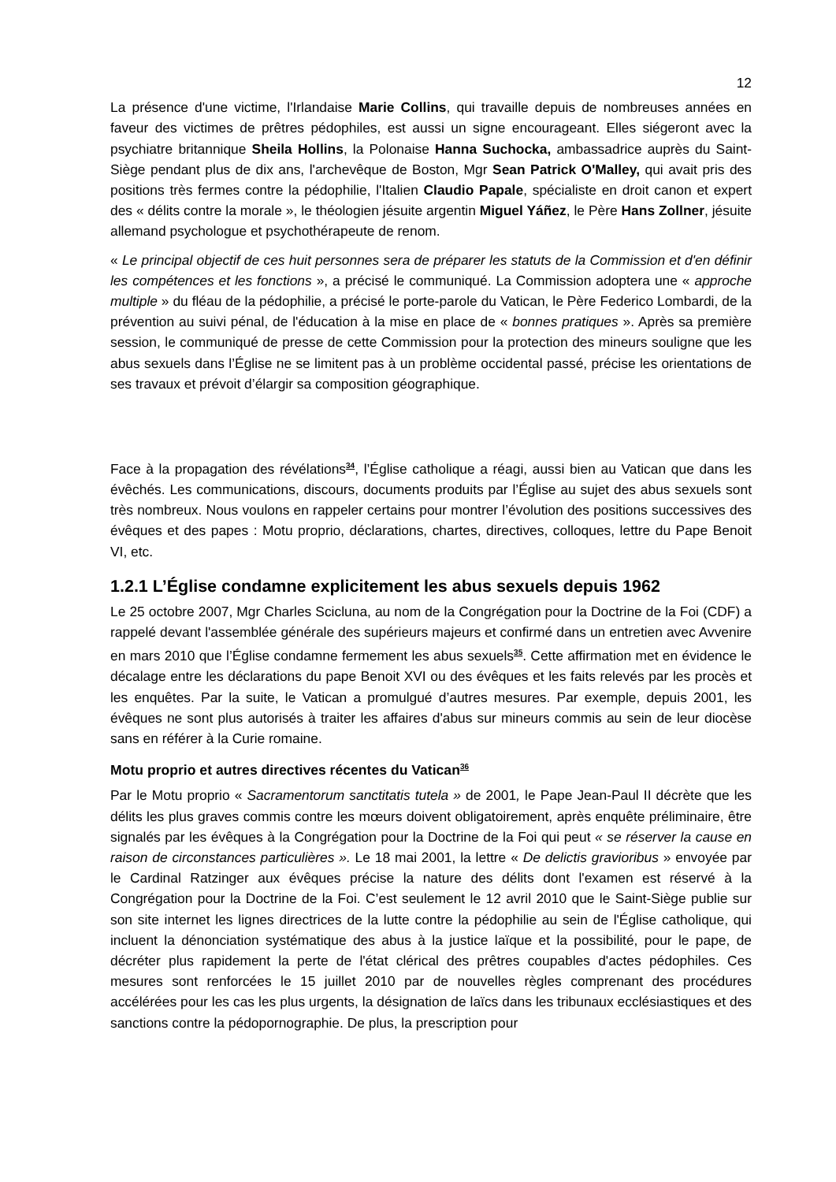12
La présence d'une victime, l'Irlandaise Marie Collins, qui travaille depuis de nombreuses années en faveur des victimes de prêtres pédophiles, est aussi un signe encourageant. Elles siégeront avec la psychiatre britannique Sheila Hollins, la Polonaise Hanna Suchocka, ambassadrice auprès du Saint-Siège pendant plus de dix ans, l'archevêque de Boston, Mgr Sean Patrick O'Malley, qui avait pris des positions très fermes contre la pédophilie, l'Italien Claudio Papale, spécialiste en droit canon et expert des « délits contre la morale », le théologien jésuite argentin Miguel Yáñez, le Père Hans Zollner, jésuite allemand psychologue et psychothérapeute de renom.
« Le principal objectif de ces huit personnes sera de préparer les statuts de la Commission et d'en définir les compétences et les fonctions », a précisé le communiqué. La Commission adoptera une « approche multiple » du fléau de la pédophilie, a précisé le porte-parole du Vatican, le Père Federico Lombardi, de la prévention au suivi pénal, de l'éducation à la mise en place de « bonnes pratiques ». Après sa première session, le communiqué de presse de cette Commission pour la protection des mineurs souligne que les abus sexuels dans l’Église ne se limitent pas à un problème occidental passé, précise les orientations de ses travaux et prévoit d’élargir sa composition géographique.
Face à la propagation des révélations<sup>34</sup>, l’Église catholique a réagi, aussi bien au Vatican que dans les évêchés. Les communications, discours, documents produits par l’Église au sujet des abus sexuels sont très nombreux. Nous voulons en rappeler certains pour montrer l’évolution des positions successives des évêques et des papes : Motu proprio, déclarations, chartes, directives, colloques, lettre du Pape Benoit VI, etc.
1.2.1 L’Église condamne explicitement les abus sexuels depuis 1962
Le 25 octobre 2007, Mgr Charles Scicluna, au nom de la Congrégation pour la Doctrine de la Foi (CDF) a rappelé devant l'assemblée générale des supérieurs majeurs et confirmé dans un entretien avec Avvenire en mars 2010 que l’Église condamne fermement les abus sexuels<sup>35</sup>. Cette affirmation met en évidence le décalage entre les déclarations du pape Benoit XVI ou des évêques et les faits relevés par les procès et les enquêtes. Par la suite, le Vatican a promulgué d’autres mesures. Par exemple, depuis 2001, les évêques ne sont plus autorisés à traiter les affaires d'abus sur mineurs commis au sein de leur diocèse sans en référer à la Curie romaine.
Motu proprio et autres directives récentes du Vatican<sup>36</sup>
Par le Motu proprio « Sacramentorum sanctitatis tutela » de 2001, le Pape Jean-Paul II décrète que les délits les plus graves commis contre les mœurs doivent obligatoirement, après enquête préliminaire, être signalés par les évêques à la Congrégation pour la Doctrine de la Foi qui peut « se réserver la cause en raison de circonstances particulières ». Le 18 mai 2001, la lettre « De delictis gravioribus » envoyée par le Cardinal Ratzinger aux évêques précise la nature des délits dont l'examen est réservé à la Congrégation pour la Doctrine de la Foi. C’est seulement le 12 avril 2010 que le Saint-Siège publie sur son site internet les lignes directrices de la lutte contre la pédophilie au sein de l'Église catholique, qui incluent la dénonciation systématique des abus à la justice laïque et la possibilité, pour le pape, de décréter plus rapidement la perte de l'état clérical des prêtres coupables d'actes pédophiles. Ces mesures sont renforcées le 15 juillet 2010 par de nouvelles règles comprenant des procédures accélérées pour les cas les plus urgents, la désignation de laïcs dans les tribunaux ecclésiastiques et des sanctions contre la pédopornographie. De plus, la prescription pour